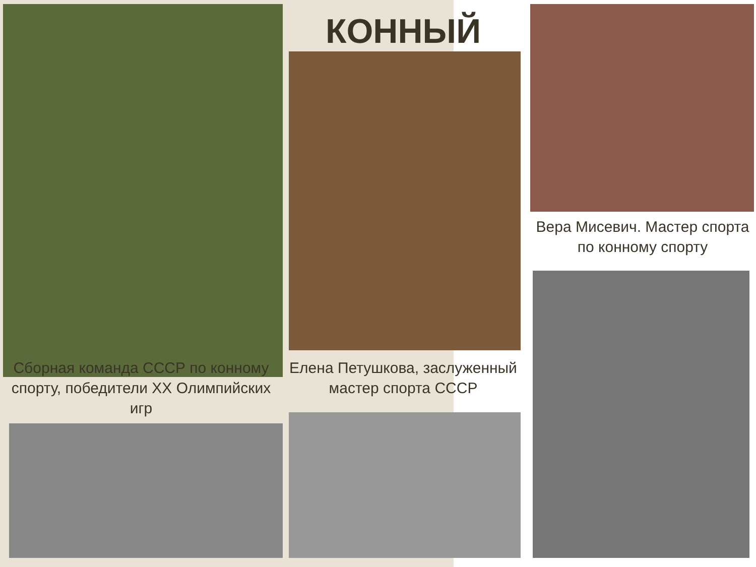КОННЫЙ
Сборная команда СССР по конному спорту, победители XX Олимпийских игр
Елена Петушкова, заслуженный мастер спорта СССР
Вера Мисевич. Мастер спорта по конному спорту